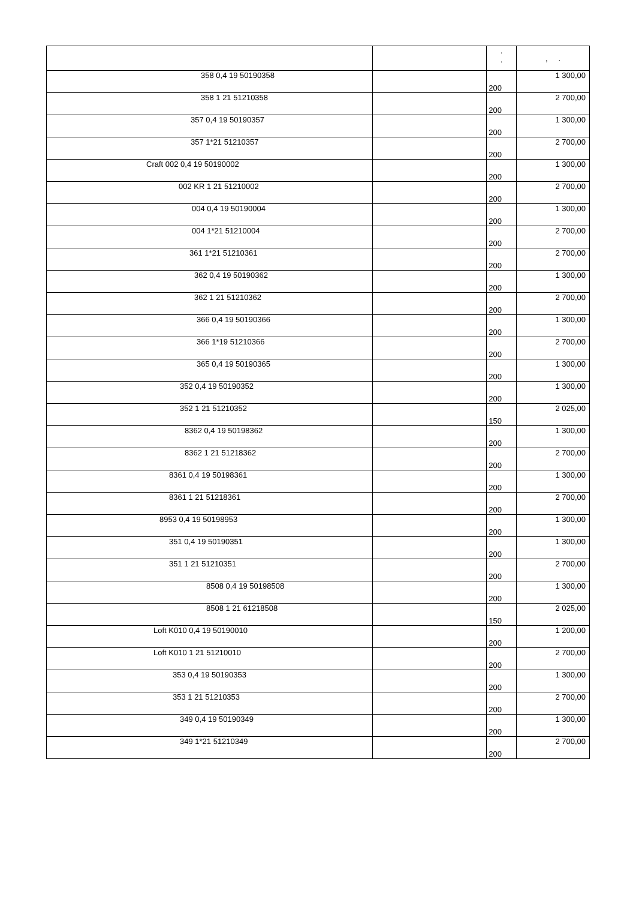| | | . . | , . |
| 358 0,4 19 50190358 | | 200 | 1 300,00 |
| 358 1 21 51210358 | | 200 | 2 700,00 |
| 357 0,4 19 50190357 | | 200 | 1 300,00 |
| 357 1*21 51210357 | | 200 | 2 700,00 |
| Craft 002 0,4 19 50190002 | | 200 | 1 300,00 |
| 002 KR 1 21 51210002 | | 200 | 2 700,00 |
| 004 0,4 19 50190004 | | 200 | 1 300,00 |
| 004 1*21 51210004 | | 200 | 2 700,00 |
| 361 1*21 51210361 | | 200 | 2 700,00 |
| 362 0,4 19 50190362 | | 200 | 1 300,00 |
| 362 1 21 51210362 | | 200 | 2 700,00 |
| 366 0,4 19 50190366 | | 200 | 1 300,00 |
| 366 1*19 51210366 | | 200 | 2 700,00 |
| 365 0,4 19 50190365 | | 200 | 1 300,00 |
| 352 0,4 19 50190352 | | 200 | 1 300,00 |
| 352 1 21 51210352 | | 150 | 2 025,00 |
| 8362 0,4 19 50198362 | | 200 | 1 300,00 |
| 8362 1 21 51218362 | | 200 | 2 700,00 |
| 8361 0,4 19 50198361 | | 200 | 1 300,00 |
| 8361 1 21 51218361 | | 200 | 2 700,00 |
| 8953 0,4 19 50198953 | | 200 | 1 300,00 |
| 351 0,4 19 50190351 | | 200 | 1 300,00 |
| 351 1 21 51210351 | | 200 | 2 700,00 |
| 8508 0,4 19 50198508 | | 200 | 1 300,00 |
| 8508 1 21 61218508 | | 150 | 2 025,00 |
| Loft K010 0,4 19 50190010 | | 200 | 1 200,00 |
| Loft K010 1 21 51210010 | | 200 | 2 700,00 |
| 353 0,4 19 50190353 | | 200 | 1 300,00 |
| 353 1 21 51210353 | | 200 | 2 700,00 |
| 349 0,4 19 50190349 | | 200 | 1 300,00 |
| 349 1*21 51210349 | | 200 | 2 700,00 |